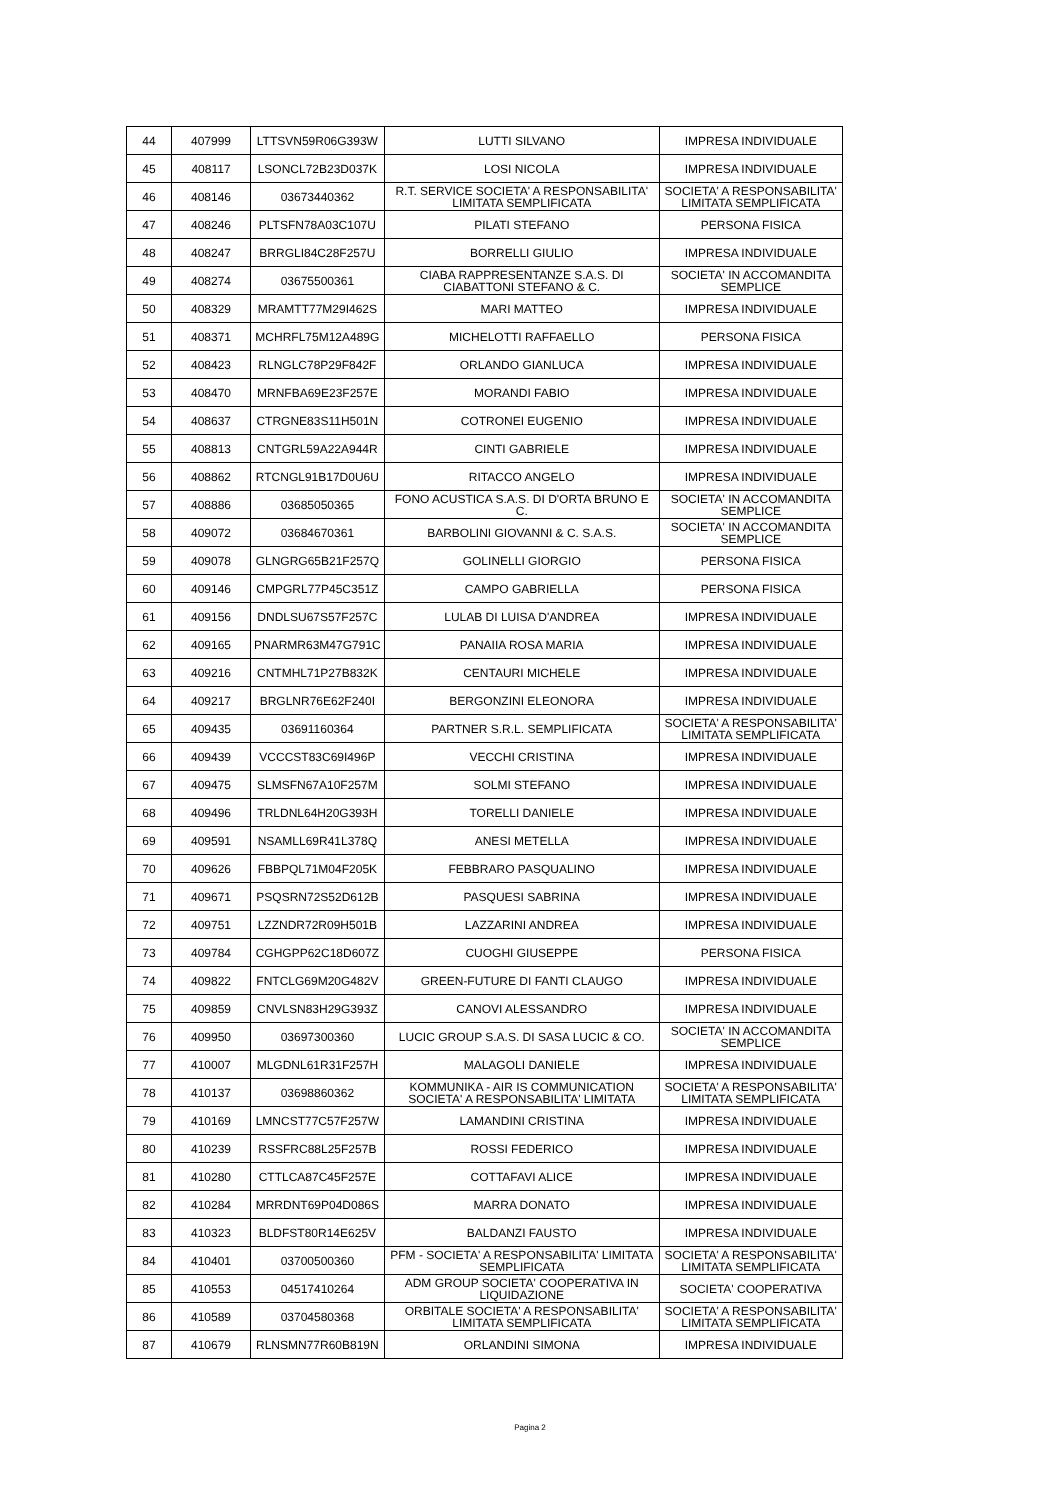| 44 | 407999 | LTTSVN59R06G393W | LUTTI SILVANO | IMPRESA INDIVIDUALE |
| 45 | 408117 | LSONCL72B23D037K | LOSI NICOLA | IMPRESA INDIVIDUALE |
| 46 | 408146 | 03673440362 | R.T. SERVICE SOCIETA' A RESPONSABILITA' LIMITATA SEMPLIFICATA | SOCIETA' A RESPONSABILITA' LIMITATA SEMPLIFICATA |
| 47 | 408246 | PLTSFN78A03C107U | PILATI STEFANO | PERSONA FISICA |
| 48 | 408247 | BRRGLI84C28F257U | BORRELLI GIULIO | IMPRESA INDIVIDUALE |
| 49 | 408274 | 03675500361 | CIABA RAPPRESENTANZE S.A.S. DI CIABATTONI STEFANO & C. | SOCIETA' IN ACCOMANDITA SEMPLICE |
| 50 | 408329 | MRAMTT77M29I462S | MARI MATTEO | IMPRESA INDIVIDUALE |
| 51 | 408371 | MCHRFL75M12A489G | MICHELOTTI RAFFAELLO | PERSONA FISICA |
| 52 | 408423 | RLNGLC78P29F842F | ORLANDO GIANLUCA | IMPRESA INDIVIDUALE |
| 53 | 408470 | MRNFBA69E23F257E | MORANDI FABIO | IMPRESA INDIVIDUALE |
| 54 | 408637 | CTRGNE83S11H501N | COTRONEI EUGENIO | IMPRESA INDIVIDUALE |
| 55 | 408813 | CNTGRL59A22A944R | CINTI GABRIELE | IMPRESA INDIVIDUALE |
| 56 | 408862 | RTCNGL91B17D0U6U | RITACCO ANGELO | IMPRESA INDIVIDUALE |
| 57 | 408886 | 03685050365 | FONO ACUSTICA S.A.S. DI D'ORTA BRUNO E C. | SOCIETA' IN ACCOMANDITA SEMPLICE |
| 58 | 409072 | 03684670361 | BARBOLINI GIOVANNI & C. S.A.S. | SOCIETA' IN ACCOMANDITA SEMPLICE |
| 59 | 409078 | GLNGRG65B21F257Q | GOLINELLI GIORGIO | PERSONA FISICA |
| 60 | 409146 | CMPGRL77P45C351Z | CAMPO GABRIELLA | PERSONA FISICA |
| 61 | 409156 | DNDLSU67S57F257C | LULAB DI LUISA D'ANDREA | IMPRESA INDIVIDUALE |
| 62 | 409165 | PNARMR63M47G791C | PANAIIA ROSA MARIA | IMPRESA INDIVIDUALE |
| 63 | 409216 | CNTMHL71P27B832K | CENTAURI MICHELE | IMPRESA INDIVIDUALE |
| 64 | 409217 | BRGLNR76E62F240I | BERGONZINI ELEONORA | IMPRESA INDIVIDUALE |
| 65 | 409435 | 03691160364 | PARTNER S.R.L. SEMPLIFICATA | SOCIETA' A RESPONSABILITA' LIMITATA SEMPLIFICATA |
| 66 | 409439 | VCCCST83C69I496P | VECCHI CRISTINA | IMPRESA INDIVIDUALE |
| 67 | 409475 | SLMSFN67A10F257M | SOLMI STEFANO | IMPRESA INDIVIDUALE |
| 68 | 409496 | TRLDNL64H20G393H | TORELLI DANIELE | IMPRESA INDIVIDUALE |
| 69 | 409591 | NSAMLL69R41L378Q | ANESI METELLA | IMPRESA INDIVIDUALE |
| 70 | 409626 | FBBPQL71M04F205K | FEBBRARO PASQUALINO | IMPRESA INDIVIDUALE |
| 71 | 409671 | PSQSRN72S52D612B | PASQUESI SABRINA | IMPRESA INDIVIDUALE |
| 72 | 409751 | LZZNDR72R09H501B | LAZZARINI ANDREA | IMPRESA INDIVIDUALE |
| 73 | 409784 | CGHGPP62C18D607Z | CUOGHI GIUSEPPE | PERSONA FISICA |
| 74 | 409822 | FNTCLG69M20G482V | GREEN-FUTURE DI FANTI CLAUGO | IMPRESA INDIVIDUALE |
| 75 | 409859 | CNVLSN83H29G393Z | CANOVI ALESSANDRO | IMPRESA INDIVIDUALE |
| 76 | 409950 | 03697300360 | LUCIC GROUP S.A.S. DI SASA LUCIC & CO. | SOCIETA' IN ACCOMANDITA SEMPLICE |
| 77 | 410007 | MLGDNL61R31F257H | MALAGOLI DANIELE | IMPRESA INDIVIDUALE |
| 78 | 410137 | 03698860362 | KOMMUNIKA - AIR IS COMMUNICATION SOCIETA' A RESPONSABILITA' LIMITATA | SOCIETA' A RESPONSABILITA' LIMITATA SEMPLIFICATA |
| 79 | 410169 | LMNCST77C57F257W | LAMANDINI CRISTINA | IMPRESA INDIVIDUALE |
| 80 | 410239 | RSSFRC88L25F257B | ROSSI FEDERICO | IMPRESA INDIVIDUALE |
| 81 | 410280 | CTTLCA87C45F257E | COTTAFAVI ALICE | IMPRESA INDIVIDUALE |
| 82 | 410284 | MRRDNT69P04D086S | MARRA DONATO | IMPRESA INDIVIDUALE |
| 83 | 410323 | BLDFST80R14E625V | BALDANZI FAUSTO | IMPRESA INDIVIDUALE |
| 84 | 410401 | 03700500360 | PFM - SOCIETA' A RESPONSABILITA' LIMITATA SEMPLIFICATA | SOCIETA' A RESPONSABILITA' LIMITATA SEMPLIFICATA |
| 85 | 410553 | 04517410264 | ADM GROUP SOCIETA' COOPERATIVA IN LIQUIDAZIONE | SOCIETA' COOPERATIVA |
| 86 | 410589 | 03704580368 | ORBITALE SOCIETA' A RESPONSABILITA' LIMITATA SEMPLIFICATA | SOCIETA' A RESPONSABILITA' LIMITATA SEMPLIFICATA |
| 87 | 410679 | RLNSMN77R60B819N | ORLANDINI SIMONA | IMPRESA INDIVIDUALE |
Pagina 2